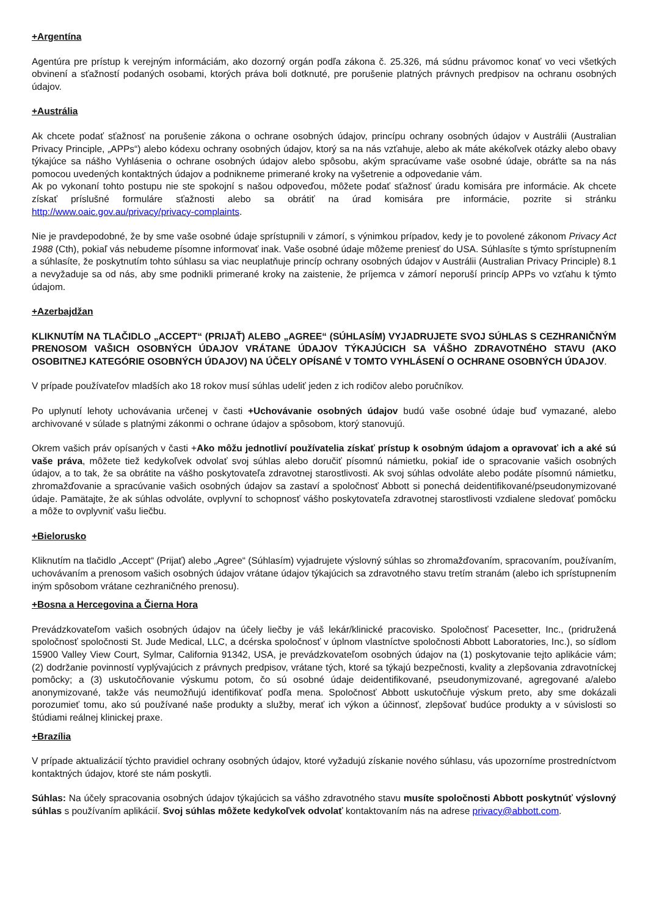+Argentína
Agentúra pre prístup k verejným informáciám, ako dozorný orgán podľa zákona č. 25.326, má súdnu právomoc konať vo veci všetkých obvinení a sťažností podaných osobami, ktorých práva boli dotknuté, pre porušenie platných právnych predpisov na ochranu osobných údajov.
+Austrália
Ak chcete podať sťažnosť na porušenie zákona o ochrane osobných údajov, princípu ochrany osobných údajov v Austrálii (Australian Privacy Principle, „APPs“) alebo kódexu ochrany osobných údajov, ktorý sa na nás vzťahuje, alebo ak máte akékoľvek otázky alebo obavy týkajúce sa nášho Vyhlásenia o ochrane osobných údajov alebo spôsobu, akým spracúvame vaše osobné údaje, obráťte sa na nás pomocou uvedených kontaktných údajov a podnikneme primerané kroky na vyšetrenie a odpovedanie vám.
Ak po vykonaní tohto postupu nie ste spokojní s našou odpoveďou, môžete podať sťažnosť úradu komisára pre informácie. Ak chcete získať príslušné formuláre sťažnosti alebo sa obrátiť na úrad komisára pre informácie, pozrite si stránku http://www.oaic.gov.au/privacy/privacy-complaints.
Nie je pravdepodobné, že by sme vaše osobné údaje sprístupnili v zámorí, s výnimkou prípadov, kedy je to povolené zákonom Privacy Act 1988 (Cth), pokiaľ vás nebudeme písomne informovať inak. Vaše osobné údaje môžeme preniesť do USA. Súhlasíte s týmto sprístupnením a súhlasíte, že poskytnutím tohto súhlasu sa viac neuplatňuje princíp ochrany osobných údajov v Austrálii (Australian Privacy Principle) 8.1 a nevyžaduje sa od nás, aby sme podnikli primerané kroky na zaistenie, že príjemca v zámorí neporuší princíp APPs vo vzťahu k týmto údajom.
+Azerbajdžan
KLIKNUTÍM NA TLAČIDLO „ACCEPT“ (PRIJAŤ) ALEBO „AGREE“ (SÚHLASÍM) VYJADRUJETE SVOJ SÚHLAS S CEZHRANIČNÝM PRENOSOM VAŠICH OSOBNÝCH ÚDAJOV VRÁTANE ÚDAJOV TÝKAJÚCICH SA VÁŠHO ZDRAVOTNÉHO STAVU (AKO OSOBITNEJ KATEGÓRIE OSOBNÝCH ÚDAJOV) NA ÚČELY OPÍSANÉ V TOMTO VYHLÁSENÍ O OCHRANE OSOBNÝCH ÚDAJOV.
V prípade používateľov mladších ako 18 rokov musí súhlas udeliť jeden z ich rodičov alebo poručníkov.
Po uplynutí lehoty uchovávania určenej v časti +Uchovávanie osobných údajov budú vaše osobné údaje buď vymazané, alebo archivované v súlade s platnými zákonmi o ochrane údajov a spôsobom, ktorý stanovujú.
Okrem vašich práv opísaných v časti +Ako môžu jednotliví používatelia získať prístup k osobným údajom a opravovať ich a aké sú vaše práva, môžete tiež kedykoľvek odvolať svoj súhlas alebo doručiť písomnú námietku, pokiaľ ide o spracovanie vašich osobných údajov, a to tak, že sa obrátite na vášho poskytovateľa zdravotnej starostlivosti. Ak svoj súhlas odvoláte alebo podáte písomnú námietku, zhromažďovanie a spracúvanie vašich osobných údajov sa zastaví a spoločnosť Abbott si ponechá deidentifikované/pseudonymizované údaje. Pamätajte, že ak súhlas odvoláte, ovplyvní to schopnosť vášho poskytovateľa zdravotnej starostlivosti vzdialene sledovať pomôcku a môže to ovplyvniť vašu liečbu.
+Bielorusko
Kliknutím na tlačidlo „Accept“ (Prijať) alebo „Agree“ (Súhlasím) vyjadrujete výslovný súhlas so zhromažďovaním, spracovaním, používaním, uchovávaním a prenosom vašich osobných údajov vrátane údajov týkajúcich sa zdravotného stavu tretím stranám (alebo ich sprístupnením iným spôsobom vrátane cezhraničného prenosu).
+Bosna a Hercegovina a Čierna Hora
Prevádzkovateľom vašich osobných údajov na účely liečby je váš lekár/klinické pracovisko. Spoločnosť Pacesetter, Inc., (pridružená spoločnosť spoločnosti St. Jude Medical, LLC, a dcérska spoločnosť v úplnom vlastníctve spoločnosti Abbott Laboratories, Inc.), so sídlom 15900 Valley View Court, Sylmar, California 91342, USA, je prevádzkovateľom osobných údajov na (1) poskytovanie tejto aplikácie vám; (2) dodržanie povinností vyplývajúcich z právnych predpisov, vrátane tých, ktoré sa týkajú bezpečnosti, kvality a zlepšovania zdravotníckej pomôcky; a (3) uskutočňovanie výskumu potom, čo sú osobné údaje deidentifikované, pseudonymizované, agregované a/alebo anonymizované, takže vás neumožňujú identifikovať podľa mena. Spoločnosť Abbott uskutočňuje výskum preto, aby sme dokázali porozumieť tomu, ako sú používané naše produkty a služby, merať ich výkon a účinnosť, zlepšovať budúce produkty a v súvislosti so štúdiami reálnej klinickej praxe.
+Brazília
V prípade aktualizácií týchto pravidiel ochrany osobných údajov, ktoré vyžadujú získanie nového súhlasu, vás upozorníme prostredníctvom kontaktných údajov, ktoré ste nám poskytli.
Súhlas: Na účely spracovania osobných údajov týkajúcich sa vášho zdravotného stavu musíte spoločnosti Abbott poskytnúť výslovný súhlas s používaním aplikácií. Svoj súhlas môžete kedykoľvek odvolať kontaktovaním nás na adrese privacy@abbott.com.